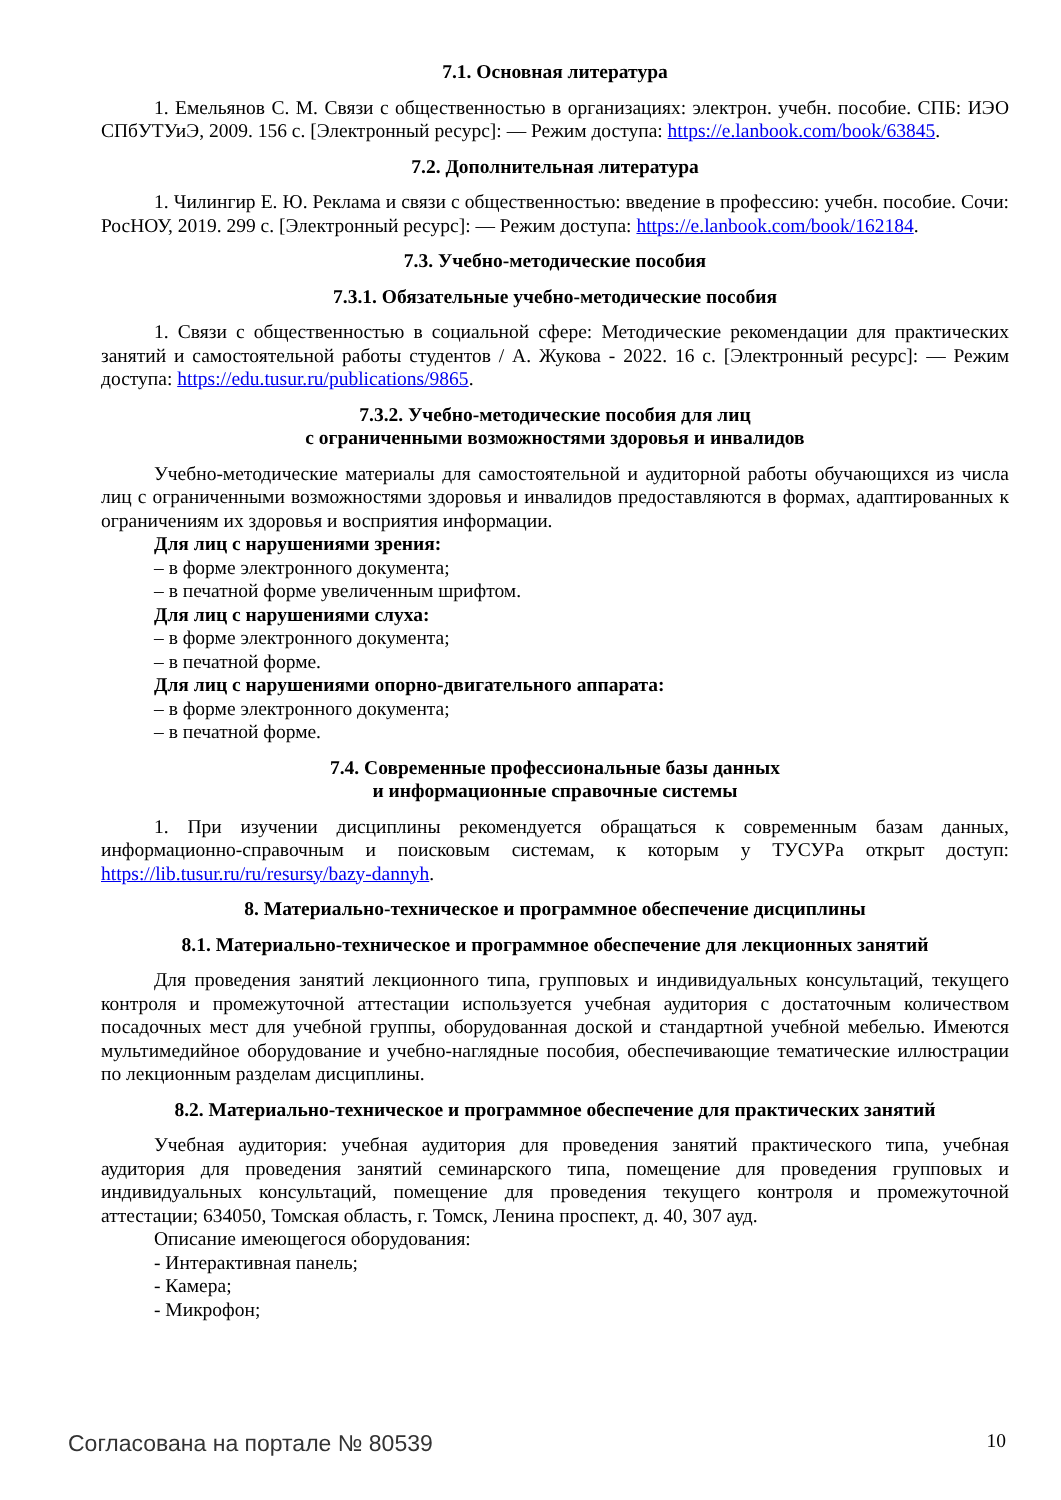7.1. Основная литература
1. Емельянов С. М. Связи с общественностью в организациях: электрон. учебн. пособие. СПБ: ИЭО СПбУТУиЭ, 2009. 156 с. [Электронный ресурс]: — Режим доступа: https://e.lanbook.com/book/63845.
7.2. Дополнительная литература
1. Чилингир Е. Ю. Реклама и связи с общественностью: введение в профессию: учебн. пособие. Сочи: РосНОУ, 2019. 299 с. [Электронный ресурс]: — Режим доступа: https://e.lanbook.com/book/162184.
7.3. Учебно-методические пособия
7.3.1. Обязательные учебно-методические пособия
1. Связи с общественностью в социальной сфере: Методические рекомендации для практических занятий и самостоятельной работы студентов / А. Жукова - 2022. 16 с. [Электронный ресурс]: — Режим доступа: https://edu.tusur.ru/publications/9865.
7.3.2. Учебно-методические пособия для лиц
с ограниченными возможностями здоровья и инвалидов
Учебно-методические материалы для самостоятельной и аудиторной работы обучающихся из числа лиц с ограниченными возможностями здоровья и инвалидов предоставляются в формах, адаптированных к ограничениям их здоровья и восприятия информации.
Для лиц с нарушениями зрения:
– в форме электронного документа;
– в печатной форме увеличенным шрифтом.
Для лиц с нарушениями слуха:
– в форме электронного документа;
– в печатной форме.
Для лиц с нарушениями опорно-двигательного аппарата:
– в форме электронного документа;
– в печатной форме.
7.4. Современные профессиональные базы данных
и информационные справочные системы
1. При изучении дисциплины рекомендуется обращаться к современным базам данных, информационно-справочным и поисковым системам, к которым у ТУСУРа открыт доступ: https://lib.tusur.ru/ru/resursy/bazy-dannyh.
8. Материально-техническое и программное обеспечение дисциплины
8.1. Материально-техническое и программное обеспечение для лекционных занятий
Для проведения занятий лекционного типа, групповых и индивидуальных консультаций, текущего контроля и промежуточной аттестации используется учебная аудитория с достаточным количеством посадочных мест для учебной группы, оборудованная доской и стандартной учебной мебелью. Имеются мультимедийное оборудование и учебно-наглядные пособия, обеспечивающие тематические иллюстрации по лекционным разделам дисциплины.
8.2. Материально-техническое и программное обеспечение для практических занятий
Учебная аудитория: учебная аудитория для проведения занятий практического типа, учебная аудитория для проведения занятий семинарского типа, помещение для проведения групповых и индивидуальных консультаций, помещение для проведения текущего контроля и промежуточной аттестации; 634050, Томская область, г. Томск, Ленина проспект, д. 40, 307 ауд.
Описание имеющегося оборудования:
- Интерактивная панель;
- Камера;
- Микрофон;
Согласована на портале № 80539 10